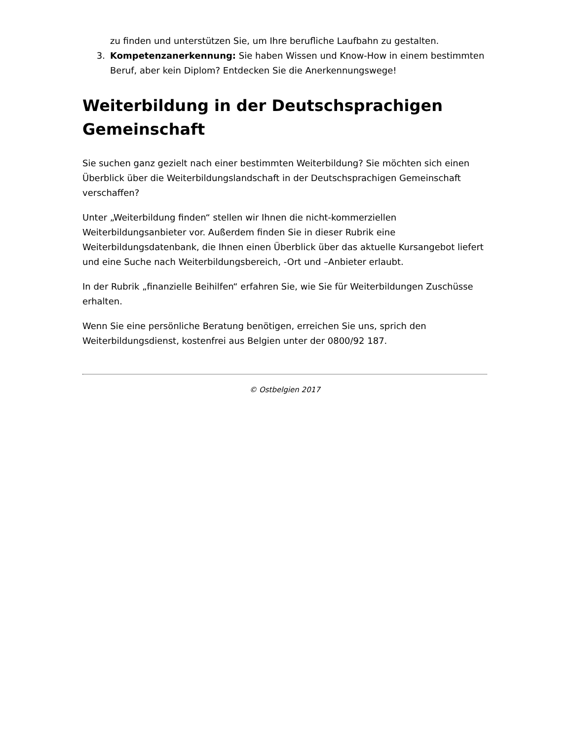zu finden und unterstützen Sie, um Ihre berufliche Laufbahn zu gestalten.
3. Kompetenzanerkennung: Sie haben Wissen und Know-How in einem bestimmten Beruf, aber kein Diplom? Entdecken Sie die Anerkennungswege!
Weiterbildung in der Deutschsprachigen Gemeinschaft
Sie suchen ganz gezielt nach einer bestimmten Weiterbildung? Sie möchten sich einen Überblick über die Weiterbildungslandschaft in der Deutschsprachigen Gemeinschaft verschaffen?
Unter „Weiterbildung finden“ stellen wir Ihnen die nicht-kommerziellen Weiterbildungsanbieter vor. Außerdem finden Sie in dieser Rubrik eine Weiterbildungsdatenbank, die Ihnen einen Überblick über das aktuelle Kursangebot liefert und eine Suche nach Weiterbildungsbereich, -Ort und –Anbieter erlaubt.
In der Rubrik „finanzielle Beihilfen“ erfahren Sie, wie Sie für Weiterbildungen Zuschüsse erhalten.
Wenn Sie eine persönliche Beratung benötigen, erreichen Sie uns, sprich den Weiterbildungsdienst, kostenfrei aus Belgien unter der 0800/92 187.
© Ostbelgien 2017